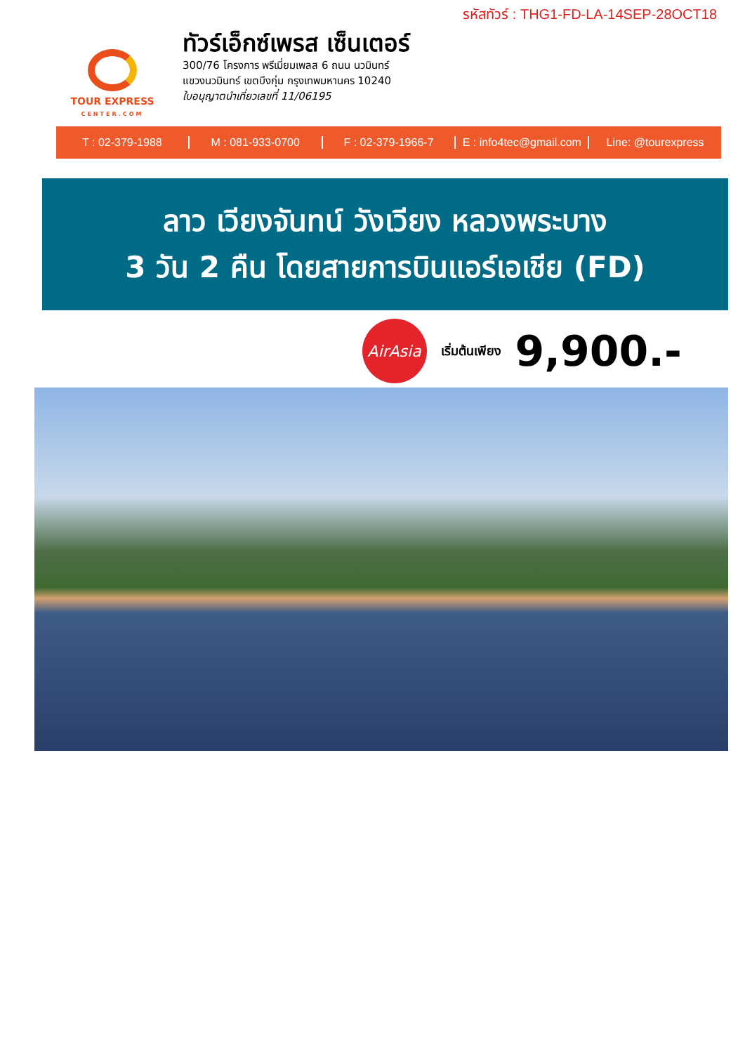รหัสทัวร์ : THG1-FD-LA-14SEP-28OCT18
TOUR EXPRESS
CENTER.COM
ทัวร์เอ็กซ์เพรส เซ็นเตอร์
300/76 โครงการ พรีเมี่ยมเพลส 6 ถนน นวมินทร์
แขวงนวมินทร์ เขตบึงกุ่ม กรุงเทพมหานคร 10240
ใบอนุญาตนำเที่ยวเลขที่ 11/06195
T : 02-379-1988 M : 081-933-0700 F : 02-379-1966-7 E : info4tec@gmail.com Line: @tourexpress
ลาว เวียงจันทน์ วังเวียง หลวงพระบาง
3 วัน 2 คืน โดยสายการบินแอร์เอเชีย (FD)
AirAsia
เริ่มต้นเพียง 9,900.-